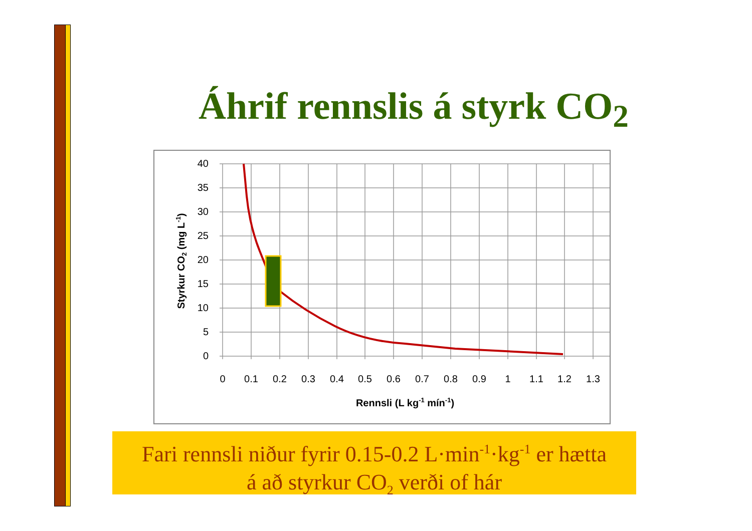Áhrif rennslis á styrk CO<sub>2</sub>
40
35
30
25
20
15
10
5
0
0
0.1
0.2
0.3
0.4
0.5
0.6
0.7
0.8
0.9
1
1.1
1.2
1.3
Rennsli (L kg-1 mín-1)
Styrkur CO2 (mg L-1)
Fari rennsli niður fyrir 0.15-0.2 L·min<sup>-1</sup>·kg<sup>-1</sup> er hætta
á að styrkur CO<sub>2</sub> verði of hár